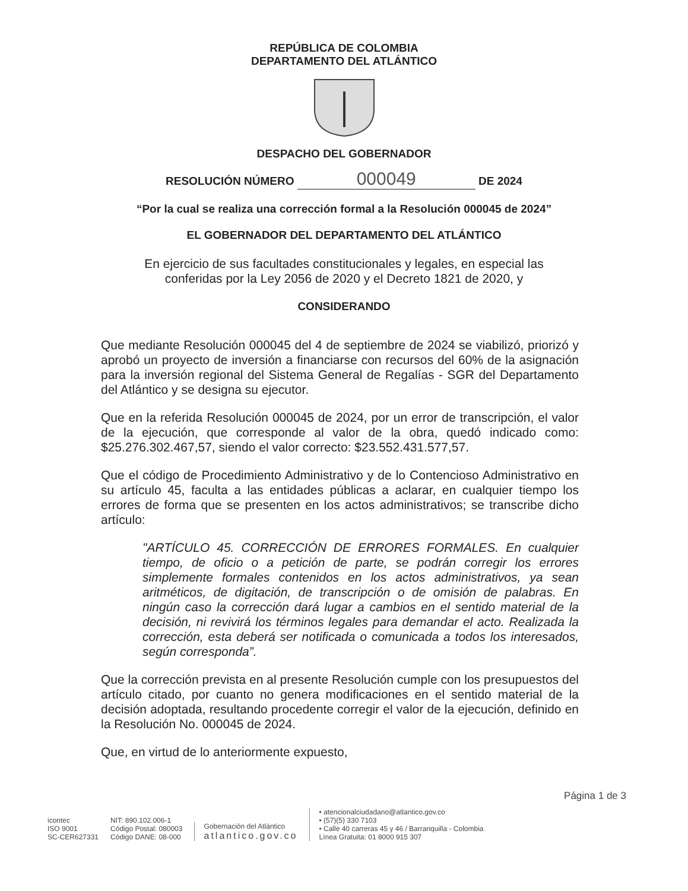REPÚBLICA DE COLOMBIA
DEPARTAMENTO DEL ATLÁNTICO
DESPACHO DEL GOBERNADOR
RESOLUCIÓN NÚMERO 000049 DE 2024
“Por la cual se realiza una corrección formal a la Resolución 000045 de 2024”
EL GOBERNADOR DEL DEPARTAMENTO DEL ATLÁNTICO
En ejercicio de sus facultades constitucionales y legales, en especial las
conferidas por la Ley 2056 de 2020 y el Decreto 1821 de 2020, y
CONSIDERANDO
Que mediante Resolución 000045 del 4 de septiembre de 2024 se viabilizó, priorizó y aprobó un proyecto de inversión a financiarse con recursos del 60% de la asignación para la inversión regional del Sistema General de Regalías - SGR del Departamento del Atlántico y se designa su ejecutor.
Que en la referida Resolución 000045 de 2024, por un error de transcripción, el valor de la ejecución, que corresponde al valor de la obra, quedó indicado como: $25.276.302.467,57, siendo el valor correcto: $23.552.431.577,57.
Que el código de Procedimiento Administrativo y de lo Contencioso Administrativo en su artículo 45, faculta a las entidades públicas a aclarar, en cualquier tiempo los errores de forma que se presenten en los actos administrativos; se transcribe dicho artículo:
"ARTÍCULO 45. CORRECCIÓN DE ERRORES FORMALES. En cualquier tiempo, de oficio o a petición de parte, se podrán corregir los errores simplemente formales contenidos en los actos administrativos, ya sean aritméticos, de digitación, de transcripción o de omisión de palabras. En ningún caso la corrección dará lugar a cambios en el sentido material de la decisión, ni revivirá los términos legales para demandar el acto. Realizada la corrección, esta deberá ser notificada o comunicada a todos los interesados, según corresponda”.
Que la corrección prevista en al presente Resolución cumple con los presupuestos del artículo citado, por cuanto no genera modificaciones en el sentido material de la decisión adoptada, resultando procedente corregir el valor de la ejecución, definido en la Resolución No. 000045 de 2024.
Que, en virtud de lo anteriormente expuesto,
Página 1 de 3
icontec
ISO 9001
SC-CER627331
NIT: 890.102.006-1
Código Postal: 080003
Código DANE: 08-000
Gobernación del Atlántico
atlantico.gov.co
• atencionalciudadano@atlantico.gov.co
• (57)(5) 330 7103
• Calle 40 carreras 45 y 46 / Barranquilla - Colombia
Línea Gratuita: 01 8000 915 307